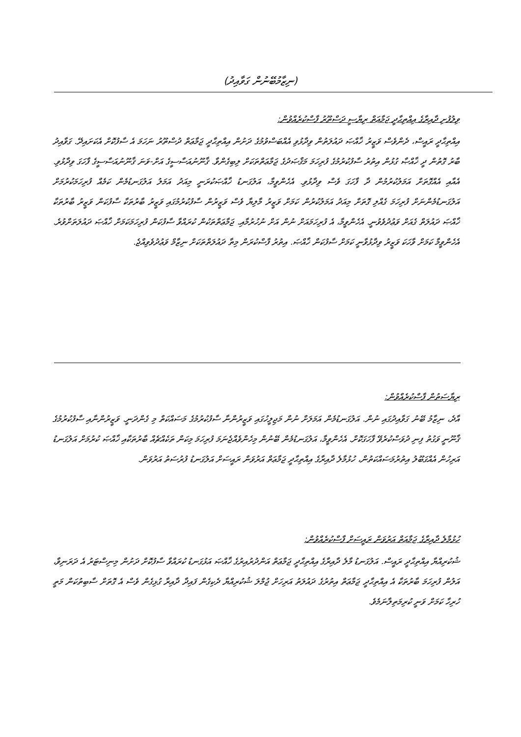(ނިޒާމުބޭނުން ގަވާއިދު)
ވިލުފުށި ދާއިރާގެ އިއްތިޙާދީ ޖަމާޢަތް ރިޔާސީ ދަސްތޫރު ފާސްކުރެއްވުން:
އިއްތިޙާދީ ރައީސް، ދެންވެސް ވަޒީރު ޚާއްޞަ ދައުލަތުން ވިދާޅުވި އެއްބަސްވުމުގެ ދަށުން އިއްތިޙާދީ ޖަމާޢަތް ދުސްތޫރު ނަހަމަ އެ ސާފުކޮށް އެކަށައިދޭ. ގަވާއިދު ބާރު ގޮތުން ދީ ޚާއްޞާ ގުޅުން އިތުރު ސާފުކުރުމުގެ ފުރިހަމަ މަޤްޞަދުގެ ޖަމާޢަތްތަކަށް ލިބިގެންވާ. ޤާނޫނުއަސާސީގެ އަށް-ވަނަ ޤާނޫނުއަސާސީގެ ފާހަގަ ވިދާޅުވި. އެއާއި އެއްގޮތަށް އަމަލުކުރުމުން ދާ ފާހަގަ ވެސް ވިދާޅުވި. އެހެންވީމާ، އަލުގަނޑު ޚާއްޞަކުރަނީ މިއަދު އަމަލު އަލުގަނޑުމެން ކަމެއް ފުރިހަމަކުރުމަށް އަލުގަނޑުމެންނަށް ފުރިހަމަ ގެއްލި ގޮތަށް މިއަދު އަމަލުކުރުން ކަމަށް ވަޒީރު މާލިޔާ ވެސް ވަޒީރުން ސާފުކުރުމުގައި ވަޒީރު ބާރުތަކާ ސާފުކަން ވަޒީރު ބާރުތަކާ ޚާއްޞަ ދައުލަތް ގެއަށް ވަޢުދުވެވުނީ. އެހެންވީމާ، އެ ފުރިހަމައަށް ނުން އަށް ނުހުރުމާއި. ޖަމާޢަތްތަކުން ކުރައްވާ ސާފުކަން ފުރިހަމަކަމަށް ޚާއްޞަ ދައުލަތަށްވުރެ. އެހެންވީމާ ކަމަށް ވާހަކަ ވަޒީރު ވިދާޅުވާނީ ކަމަށް ސާފުކަން ޚާއްޞަ. އިތުރު ފާސްކުރަން މިތާ ދައުލަތްތަކަށް ނިޒާމް ވަޢުދުވެވިއްޖެ.
ރިޔާސަތުން ފާސްކުރެއްވުން:
އާދެ، ނިޒާމު ބޭނު ގަވާއިދުގައި ނުން. އަލުގަނޑުމެން އަމަލަށް ނުން މަޖިލީހުގައި ވަޒީރުންނާ ސާފުކުރުމުގެ މަސައްކަތް މި ގެންދަނީ. ވަޒީރުންނާއި ސާފުކުރުމުގެ ޤާނޫނީ ވަގުތު ފިނި ދުވަސްކުރެވޭ ފާހަގަކޮށް. އެހެންވީމާ، އަލުގަނޑުމެން ބޭނުން މިހެންވެއްޖެނަމަ ފުރިހަމަ މިކަން ތަކެއްޗެއް ބާރުތަކާއި ޚާއްޞަ ކުރުމަށް އަލުގަނޑު އަރިހުން އެއްގަބޫލު އިތުރުމަސައްކަތުން، ހުޅުމާލެ ދާއިރާގެ އިއްތިޙާދީ ޖަމާޢަތް އަރުވަން ރައީސަށް އަލުގަނޑު ފުރުސަތު އަރުވަން.
ހުޅުމާލެ ދާއިރާގެ ޖަމާޢަތް އަރުވަން ރައީސަށް ފާސްކުރެއްވުން:
ޝުކުރިއްޔާ އިއްތިޙާދީ ރައީސް. އަލުގަނޑު މާލެ ދާއިރާގެ އިއްތިޙާދީ ޖަމާޢަތް އަންދުރުއިރުގެ ޚާއްޞަ އަޅުގަނޑު ކުރައްވާ ސާފުކޮށް ދަށުން މިނިސްޓަރު އެ ދަރަނިވާ، އަލުން ފުރިހަމަ ބާރުތަކާ އެ އިއްތިޙާދީ ޖަމާޢަތް އިތުރުގެ ދައުލަތު އަރިހަށް ޖުމްލަ ޝުކުރިއްޔާ ދެކިގެން ފައިދާ ދާއިރާ ގުޅިގެން ވެސް އެ ގޮތަށް ސާބިތުކަން މަތީ ހުރިހާ ކަމަށް ވަނީ ކުރިމަތިލާނަމެވެ.